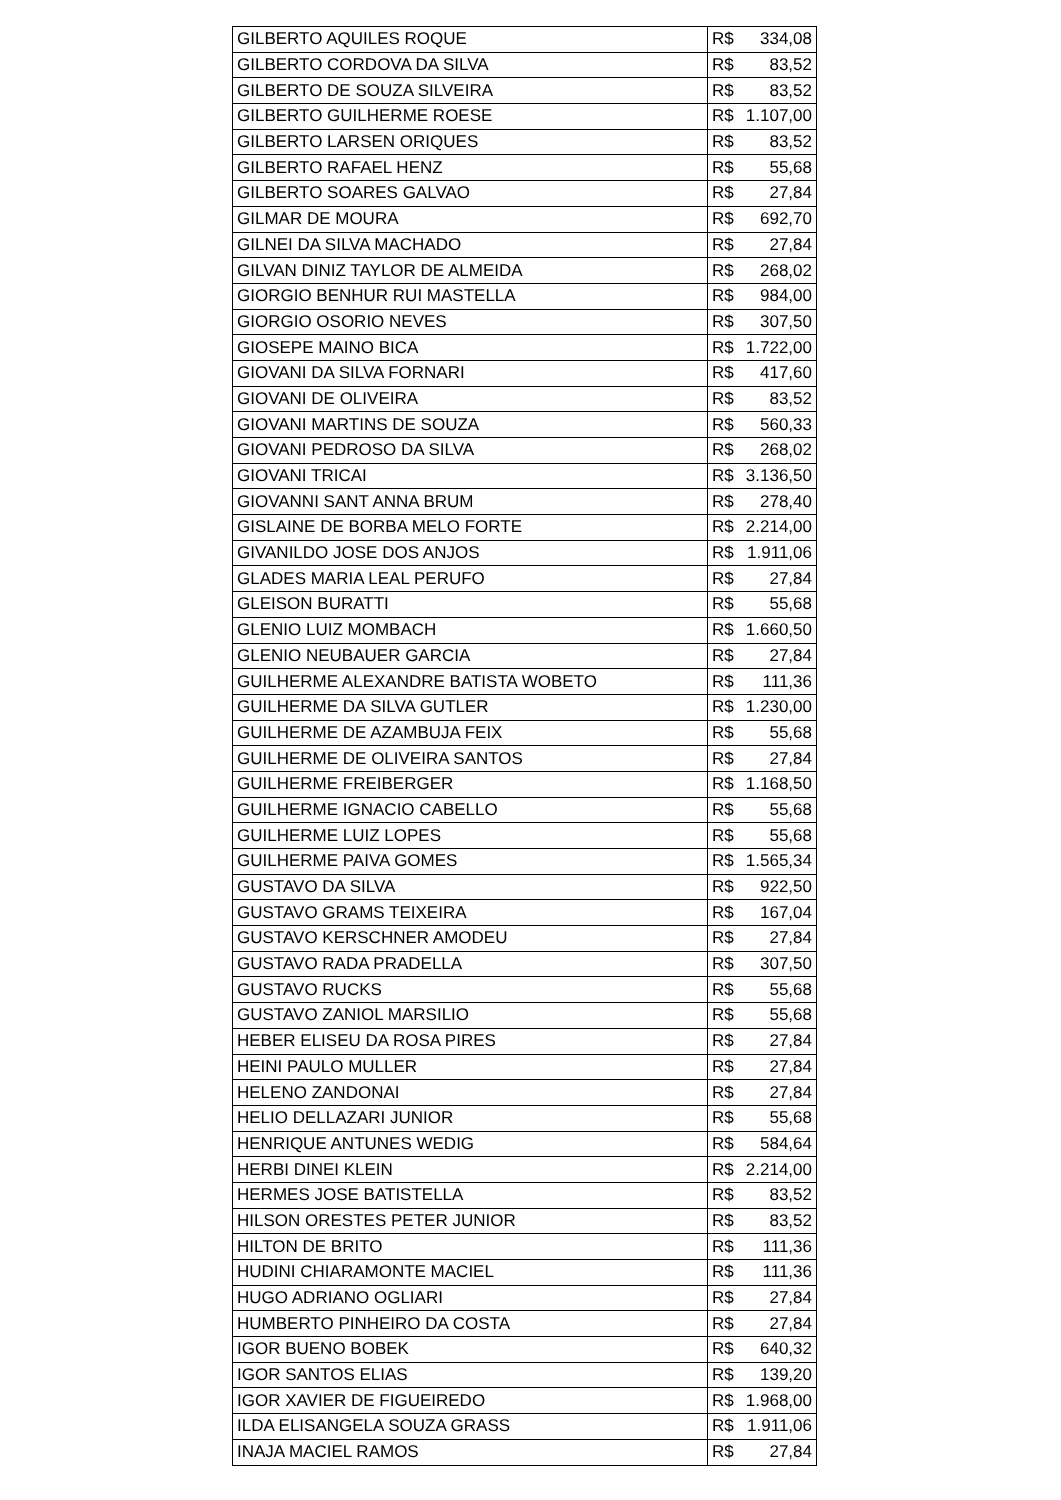| GILBERTO AQUILES ROQUE | R$ 334,08 |
| GILBERTO CORDOVA DA SILVA | R$ 83,52 |
| GILBERTO DE SOUZA SILVEIRA | R$ 83,52 |
| GILBERTO GUILHERME ROESE | R$ 1.107,00 |
| GILBERTO LARSEN ORIQUES | R$ 83,52 |
| GILBERTO RAFAEL HENZ | R$ 55,68 |
| GILBERTO SOARES GALVAO | R$ 27,84 |
| GILMAR DE MOURA | R$ 692,70 |
| GILNEI DA SILVA MACHADO | R$ 27,84 |
| GILVAN DINIZ TAYLOR DE ALMEIDA | R$ 268,02 |
| GIORGIO BENHUR RUI MASTELLA | R$ 984,00 |
| GIORGIO OSORIO NEVES | R$ 307,50 |
| GIOSEPE MAINO BICA | R$ 1.722,00 |
| GIOVANI DA SILVA FORNARI | R$ 417,60 |
| GIOVANI DE OLIVEIRA | R$ 83,52 |
| GIOVANI MARTINS DE SOUZA | R$ 560,33 |
| GIOVANI PEDROSO DA SILVA | R$ 268,02 |
| GIOVANI TRICAI | R$ 3.136,50 |
| GIOVANNI SANT ANNA BRUM | R$ 278,40 |
| GISLAINE DE BORBA MELO FORTE | R$ 2.214,00 |
| GIVANILDO JOSE DOS ANJOS | R$ 1.911,06 |
| GLADES MARIA LEAL PERUFO | R$ 27,84 |
| GLEISON BURATTI | R$ 55,68 |
| GLENIO LUIZ MOMBACH | R$ 1.660,50 |
| GLENIO NEUBAUER GARCIA | R$ 27,84 |
| GUILHERME ALEXANDRE BATISTA WOBETO | R$ 111,36 |
| GUILHERME DA SILVA GUTLER | R$ 1.230,00 |
| GUILHERME DE AZAMBUJA FEIX | R$ 55,68 |
| GUILHERME DE OLIVEIRA SANTOS | R$ 27,84 |
| GUILHERME FREIBERGER | R$ 1.168,50 |
| GUILHERME IGNACIO CABELLO | R$ 55,68 |
| GUILHERME LUIZ LOPES | R$ 55,68 |
| GUILHERME PAIVA GOMES | R$ 1.565,34 |
| GUSTAVO DA SILVA | R$ 922,50 |
| GUSTAVO GRAMS TEIXEIRA | R$ 167,04 |
| GUSTAVO KERSCHNER AMODEU | R$ 27,84 |
| GUSTAVO RADA PRADELLA | R$ 307,50 |
| GUSTAVO RUCKS | R$ 55,68 |
| GUSTAVO ZANIOL MARSILIO | R$ 55,68 |
| HEBER ELISEU DA ROSA PIRES | R$ 27,84 |
| HEINI PAULO MULLER | R$ 27,84 |
| HELENO ZANDONAI | R$ 27,84 |
| HELIO DELLAZARI JUNIOR | R$ 55,68 |
| HENRIQUE ANTUNES WEDIG | R$ 584,64 |
| HERBI DINEI KLEIN | R$ 2.214,00 |
| HERMES JOSE BATISTELLA | R$ 83,52 |
| HILSON ORESTES PETER JUNIOR | R$ 83,52 |
| HILTON DE BRITO | R$ 111,36 |
| HUDINI CHIARAMONTE MACIEL | R$ 111,36 |
| HUGO ADRIANO OGLIARI | R$ 27,84 |
| HUMBERTO PINHEIRO DA COSTA | R$ 27,84 |
| IGOR BUENO BOBEK | R$ 640,32 |
| IGOR SANTOS ELIAS | R$ 139,20 |
| IGOR XAVIER DE FIGUEIREDO | R$ 1.968,00 |
| ILDA ELISANGELA SOUZA GRASS | R$ 1.911,06 |
| INAJA MACIEL RAMOS | R$ 27,84 |